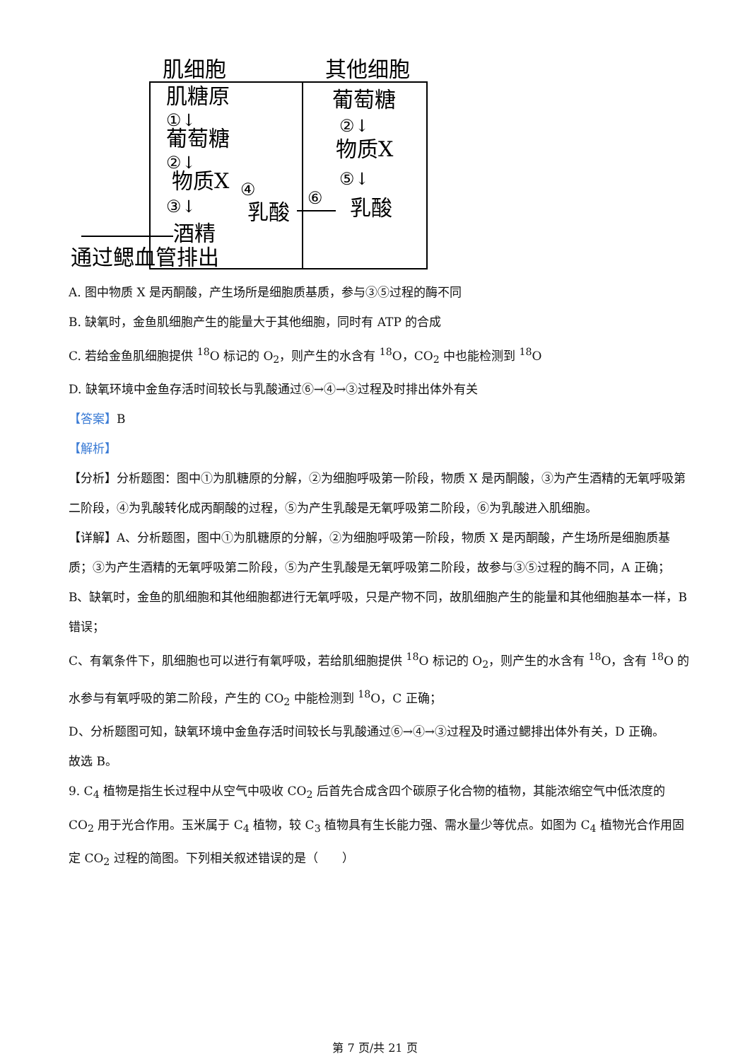肌细胞
其他细胞
肌糖原
①↓
葡萄糖
②↓
物质X
④
③↓
乳酸
酒精
通过鳃血管排出
葡萄糖
②↓
物质X
⑤↓
⑥
乳酸
A. 图中物质 X 是丙酮酸，产生场所是细胞质基质，参与③⑤过程的酶不同
B. 缺氧时，金鱼肌细胞产生的能量大于其他细胞，同时有 ATP 的合成
C. 若给金鱼肌细胞提供 <sup>18</sup>O 标记的 O<sub>2</sub>，则产生的水含有 <sup>18</sup>O，CO<sub>2</sub> 中也能检测到 <sup>18</sup>O
D. 缺氧环境中金鱼存活时间较长与乳酸通过⑥→④→③过程及时排出体外有关
【答案】B
【解析】
【分析】分析题图：图中①为肌糖原的分解，②为细胞呼吸第一阶段，物质 X 是丙酮酸，③为产生酒精的无氧呼吸第二阶段，④为乳酸转化成丙酮酸的过程，⑤为产生乳酸是无氧呼吸第二阶段，⑥为乳酸进入肌细胞。
【详解】A、分析题图，图中①为肌糖原的分解，②为细胞呼吸第一阶段，物质 X 是丙酮酸，产生场所是细胞质基质；③为产生酒精的无氧呼吸第二阶段，⑤为产生乳酸是无氧呼吸第二阶段，故参与③⑤过程的酶不同，A 正确；
B、缺氧时，金鱼的肌细胞和其他细胞都进行无氧呼吸，只是产物不同，故肌细胞产生的能量和其他细胞基本一样，B 错误；
C、有氧条件下，肌细胞也可以进行有氧呼吸，若给肌细胞提供 <sup>18</sup>O 标记的 O<sub>2</sub>，则产生的水含有 <sup>18</sup>O，含有 <sup>18</sup>O 的水参与有氧呼吸的第二阶段，产生的 CO<sub>2</sub> 中能检测到 <sup>18</sup>O，C 正确；
D、分析题图可知，缺氧环境中金鱼存活时间较长与乳酸通过⑥→④→③过程及时通过鳃排出体外有关，D 正确。
故选 B。
9. C<sub>4</sub> 植物是指生长过程中从空气中吸收 CO<sub>2</sub> 后首先合成含四个碳原子化合物的植物，其能浓缩空气中低浓度的 CO<sub>2</sub> 用于光合作用。玉米属于 C<sub>4</sub> 植物，较 C<sub>3</sub> 植物具有生长能力强、需水量少等优点。如图为 C<sub>4</sub> 植物光合作用固定 CO<sub>2</sub> 过程的简图。下列相关叙述错误的是（　　）
第 7 页/共 21 页